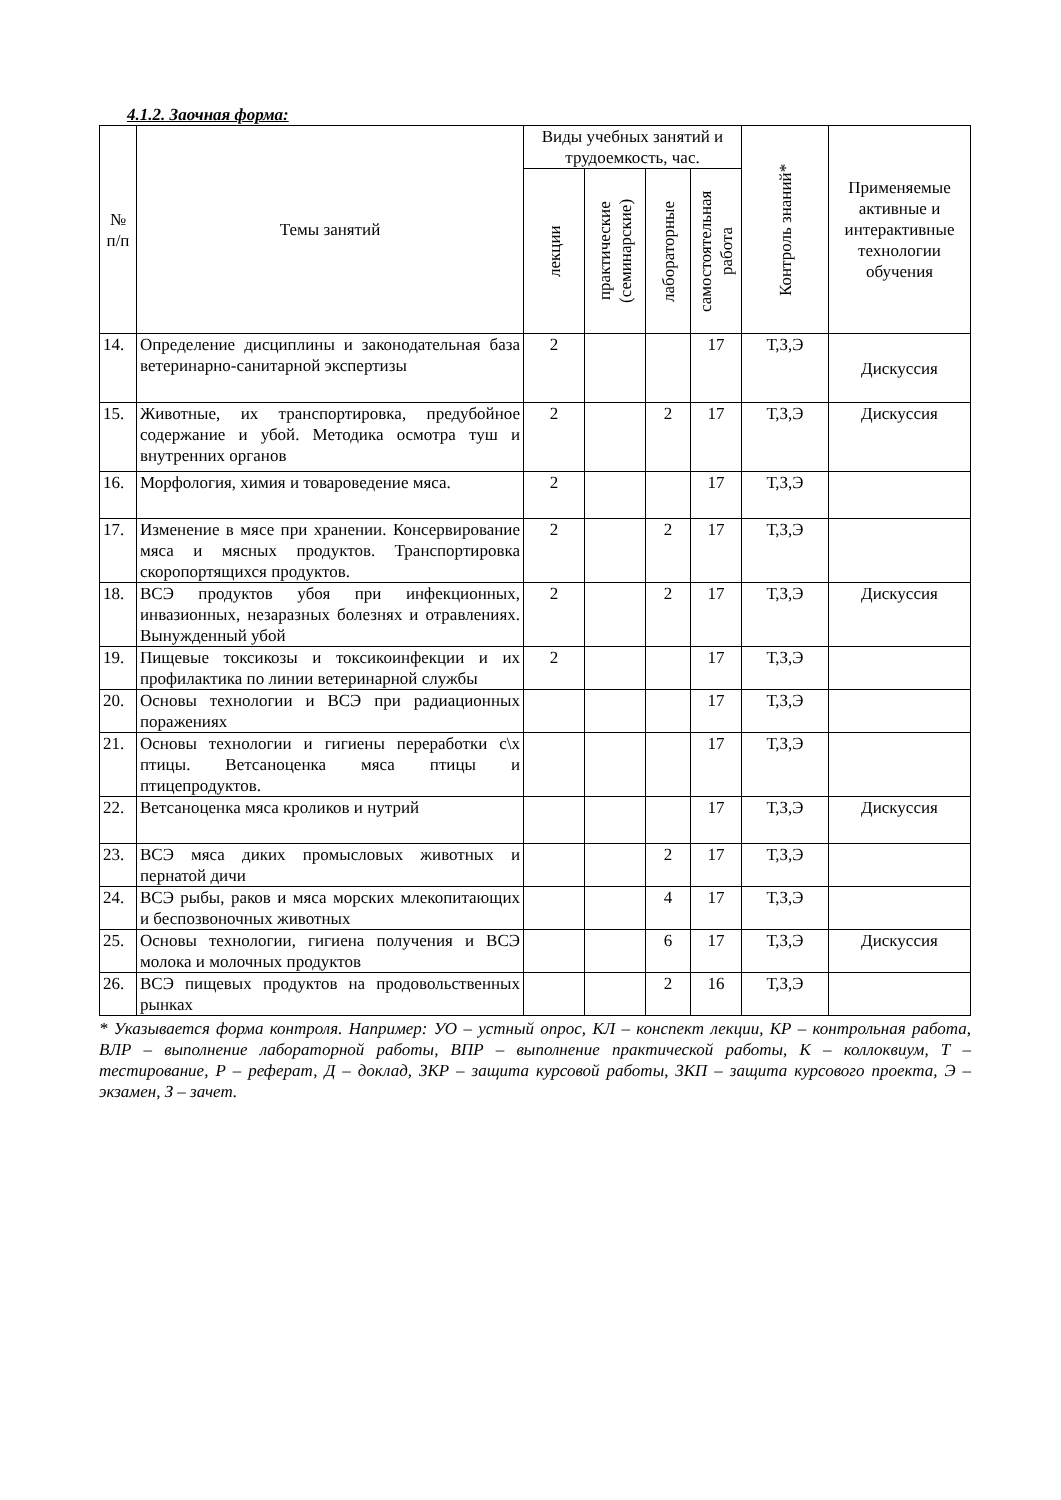4.1.2. Заочная форма:
| № п/п | Темы занятий | Виды учебных занятий и трудоемкость, час. | | | | Контроль знаний* | Применяемые активные и интерактивные технологии обучения |
| --- | --- | --- | --- | --- | --- | --- | --- |
| | | лекции | практические (семинарские) | лабораторные | самостоятельная работа | | |
| 14. | Определение дисциплины и законодательная база ветеринарно-санитарной экспертизы | 2 | | | 17 | Т,З,Э | Дискуссия |
| 15. | Животные, их транспортировка, предубойное содержание и убой. Методика осмотра туш и внутренних органов | 2 | | 2 | 17 | Т,З,Э | Дискуссия |
| 16. | Морфология, химия и товароведение мяса. | 2 | | | 17 | Т,З,Э | |
| 17. | Изменение в мясе при хранении. Консервирование мяса и мясных продуктов. Транспортировка скоропортящихся продуктов. | 2 | | 2 | 17 | Т,З,Э | |
| 18. | ВСЭ продуктов убоя при инфекционных, инвазионных, незаразных болезнях и отравлениях. Вынужденный убой | 2 | | 2 | 17 | Т,З,Э | Дискуссия |
| 19. | Пищевые токсикозы и токсикоинфекции и их профилактика по линии ветеринарной службы | 2 | | | 17 | Т,З,Э | |
| 20. | Основы технологии и ВСЭ при радиационных поражениях | | | | 17 | Т,З,Э | |
| 21. | Основы технологии и гигиены переработки с\х птицы. Ветсаноценка мяса птицы и птицепродуктов. | | | | 17 | Т,З,Э | |
| 22. | Ветсаноценка мяса кроликов и нутрий | | | | 17 | Т,З,Э | Дискуссия |
| 23. | ВСЭ мяса диких промысловых животных и пернатой дичи | | | 2 | 17 | Т,З,Э | |
| 24. | ВСЭ рыбы, раков и мяса морских млекопитающих и беспозвоночных животных | | | 4 | 17 | Т,З,Э | |
| 25. | Основы технологии, гигиена получения и ВСЭ молока и молочных продуктов | | | 6 | 17 | Т,З,Э | Дискуссия |
| 26. | ВСЭ пищевых продуктов на продовольственных рынках | | | 2 | 16 | Т,З,Э | |
* Указывается форма контроля. Например: УО – устный опрос, КЛ – конспект лекции, КР – контрольная работа, ВЛР – выполнение лабораторной работы, ВПР – выполнение практической работы, К – коллоквиум, Т – тестирование, Р – реферат, Д – доклад, ЗКР – защита курсовой работы, ЗКП – защита курсового проекта, Э – экзамен, З – зачет.